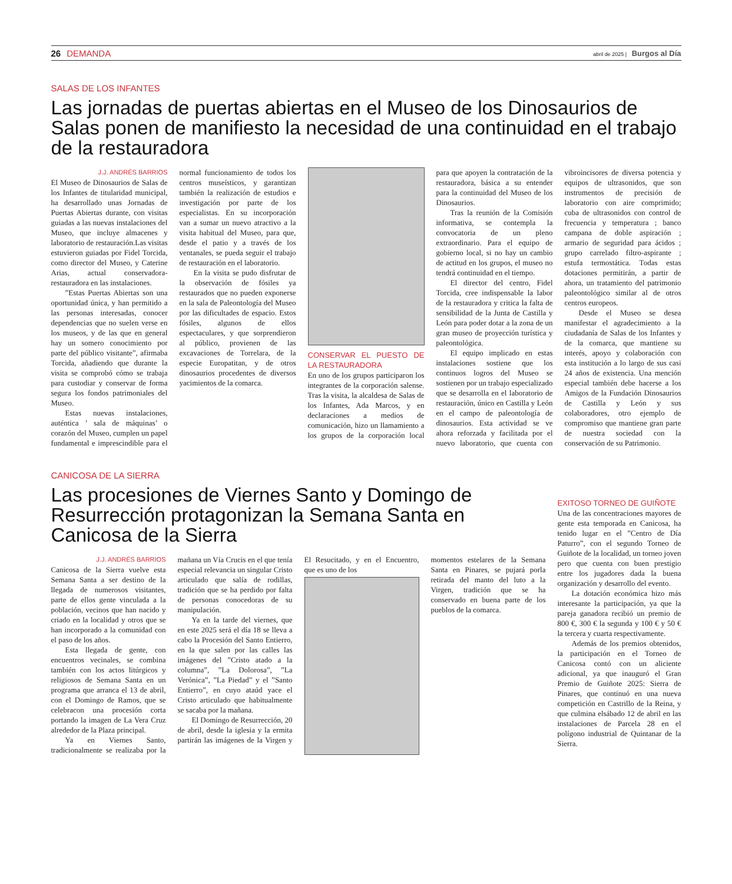26 DEMANDA
abril de 2025 | Burgos al Día
SALAS DE LOS INFANTES
Las jornadas de puertas abiertas en el Museo de los Dinosaurios de Salas ponen de manifiesto la necesidad de una continuidad en el trabajo de la restauradora
J.J. ANDRÉS BARRIOS
El Museo de Dinosaurios de Salas de los Infantes de titularidad municipal, ha desarrollado unas Jornadas de Puertas Abiertas durante, con visitas guiadas a las nuevas instalaciones del Museo, que incluye almacenes y laboratorio de restauración.Las visitas estuvieron guiadas por Fidel Torcida, como director del Museo, y Caterine Arias, actual conservadora-restauradora en las instalaciones.
”Estas Puertas Abiertas son una oportunidad única, y han permitido a las personas interesadas, conocer dependencias que no suelen verse en los museos, y de las que en general hay un somero conocimiento por parte del público visitante”, afirmaba Torcida, añadiendo que durante la visita se comprobó cómo se trabaja para custodiar y conservar de forma segura los fondos patrimoniales del Museo.
Estas nuevas instalaciones, auténtica ’ sala de máquinas’ o corazón del Museo, cumplen un papel fundamental e imprescindible para el normal funcionamiento de todos los centros museísticos, y garantizan también la realización de estudios e investigación por parte de los especialistas. En su incorporación van a sumar un nuevo atractivo a la visita habitual del Museo, para que, desde el patio y a través de los ventanales, se pueda seguir el trabajo de restauración en el laboratorio.
En la visita se pudo disfrutar de la observación de fósiles ya restaurados que no pueden exponerse en la sala de Paleontología del Museo por las dificultades de espacio. Estos fósiles, algunos de ellos espectaculares, y que sorprendieron al público, provienen de las excavaciones de Torrelara, de la especie Europatitan, y de otros dinosaurios procedentes de diversos yacimientos de la comarca.
CONSERVAR EL PUESTO DE LA RESTAURADORA
En uno de los grupos participaron los integrantes de la corporación salense. Tras la visita, la alcaldesa de Salas de los Infantes, Ada Marcos, y en declaraciones a medios de comunicación, hizo un llamamiento a los grupos de la corporación local para que apoyen la contratación de la restauradora, básica a su entender para la continuidad del Museo de los Dinosaurios.
Tras la reunión de la Comisión informativa, se contempla la convocatoria de un pleno extraordinario. Para el equipo de gobierno local, si no hay un cambio de actitud en los grupos, el museo no tendrá continuidad en el tiempo.
El director del centro, Fidel Torcida, cree indispensable la labor de la restauradora y critica la falta de sensibilidad de la Junta de Castilla y León para poder dotar a la zona de un gran museo de proyección turística y paleontológica.
El equipo implicado en estas instalaciones sostiene que los continuos logros del Museo se sostienen por un trabajo especializado que se desarrolla en el laboratorio de restauración, único en Castilla y León en el campo de paleontología de dinosaurios. Esta actividad se ve ahora reforzada y facilitada por el nuevo laboratorio, que cuenta con vibroincisores de diversa potencia y equipos de ultrasonidos, que son instrumentos de precisión de laboratorio con aire comprimido; cuba de ultrasonidos con control de frecuencia y temperatura ; banco campana de doble aspiración ; armario de seguridad para ácidos ; grupo carrelado filtro-aspirante ; estufa termostática. Todas estas dotaciones permitirán, a partir de ahora, un tratamiento del patrimonio paleontológico similar al de otros centros europeos.
Desde el Museo se desea manifestar el agradecimiento a la ciudadanía de Salas de los Infantes y de la comarca, que mantiene su interés, apoyo y colaboración con esta institución a lo largo de sus casi 24 años de existencia. Una mención especial también debe hacerse a los Amigos de la Fundación Dinosaurios de Castilla y León y sus colaboradores, otro ejemplo de compromiso que mantiene gran parte de nuestra sociedad con la conservación de su Patrimonio.
CANICOSA DE LA SIERRA
Las procesiones de Viernes Santo y Domingo de Resurrección protagonizan la Semana Santa en Canicosa de la Sierra
J.J. ANDRÉS BARRIOS
Canicosa de la Sierra vuelve esta Semana Santa a ser destino de la llegada de numerosos visitantes, parte de ellos gente vinculada a la población, vecinos que han nacido y criado en la localidad y otros que se han incorporado a la comunidad con el paso de los años.
Esta llegada de gente, con encuentros vecinales, se combina también con los actos litúrgicos y religiosos de Semana Santa en un programa que arranca el 13 de abril, con el Domingo de Ramos, que se celebracon una procesión corta portando la imagen de La Vera Cruz alrededor de la Plaza principal.
Ya en Viernes Santo, tradicionalmente se realizaba por la mañana un Vía Crucis en el que tenía especial relevancia un singular Cristo articulado que salía de rodillas, tradición que se ha perdido por falta de personas conocedoras de su manipulación.
Ya en la tarde del viernes, que en este 2025 será el día 18 se lleva a cabo la Procesión del Santo Entierro, en la que salen por las calles las imágenes del ”Cristo atado a la columna”, ”La Dolorosa”, ”La Verónica”, ”La Piedad” y el ”Santo Entierro”, en cuyo ataúd yace el Cristo articulado que habitualmente se sacaba por la mañana.
El Domingo de Resurrección, 20 de abril, desde la iglesia y la ermita partirán las imágenes de la Virgen y El Resucitado, y en el Encuentro, que es uno de los
momentos estelares de la Semana Santa en Pinares, se pujará porla retirada del manto del luto a la Virgen, tradición que se ha conservado en buena parte de los pueblos de la comarca.
EXITOSO TORNEO DE GUIÑOTE
Una de las concentraciones mayores de gente esta temporada en Canicosa, ha tenido lugar en el ”Centro de Día Paturro”, con el segundo Torneo de Guiñote de la localidad, un torneo joven pero que cuenta con buen prestigio entre los jugadores dada la buena organización y desarrollo del evento.
La dotación económica hizo más interesante la participación, ya que la pareja ganadora recibió un premio de 800 €, 300 € la segunda y 100 € y 50 € la tercera y cuarta respectivamente.
Además de los premios obtenidos, la participación en el Torneo de Canicosa contó con un aliciente adicional, ya que inauguró el Gran Premio de Guiñote 2025: Sierra de Pinares, que continuó en una nueva competición en Castrillo de la Reina, y que culmina elsábado 12 de abril en las instalaciones de Parcela 28 en el polígono industrial de Quintanar de la Sierra.